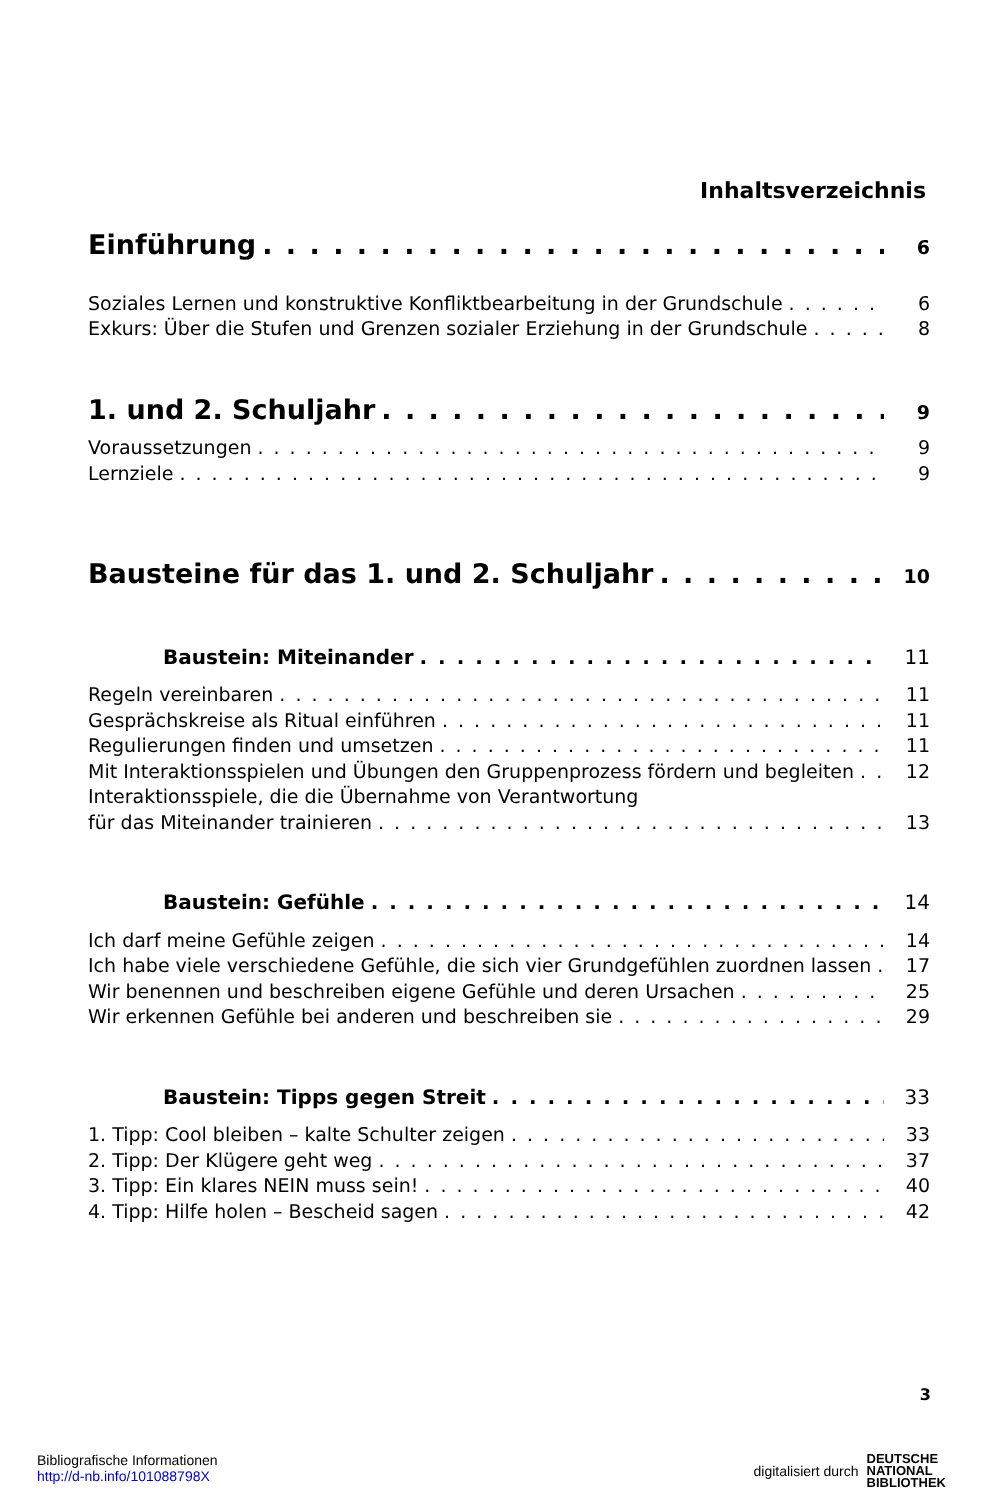Inhaltsverzeichnis
Einführung 6
Soziales Lernen und konstruktive Konfliktbearbeitung in der Grundschule 6
Exkurs: Über die Stufen und Grenzen sozialer Erziehung in der Grundschule 8
1. und 2. Schuljahr 9
Voraussetzungen 9
Lernziele 9
Bausteine für das 1. und 2. Schuljahr 10
Baustein: Miteinander 11
Regeln vereinbaren 11
Gesprächskreise als Ritual einführen 11
Regulierungen finden und umsetzen 11
Mit Interaktionsspielen und Übungen den Gruppenprozess fördern und begleiten 12
Interaktionsspiele, die die Übernahme von Verantwortung
für das Miteinander trainieren 13
Baustein: Gefühle 14
Ich darf meine Gefühle zeigen 14
Ich habe viele verschiedene Gefühle, die sich vier Grundgefühlen zuordnen lassen 17
Wir benennen und beschreiben eigene Gefühle und deren Ursachen 25
Wir erkennen Gefühle bei anderen und beschreiben sie 29
Baustein: Tipps gegen Streit 33
1. Tipp: Cool bleiben – kalte Schulter zeigen 33
2. Tipp: Der Klügere geht weg 37
3. Tipp: Ein klares NEIN muss sein! 40
4. Tipp: Hilfe holen – Bescheid sagen 42
3
Bibliografische Informationen
http://d-nb.info/101088798X
digitalisiert durch DEUTSCHE
NATIONAL
BIBLIOTHEK